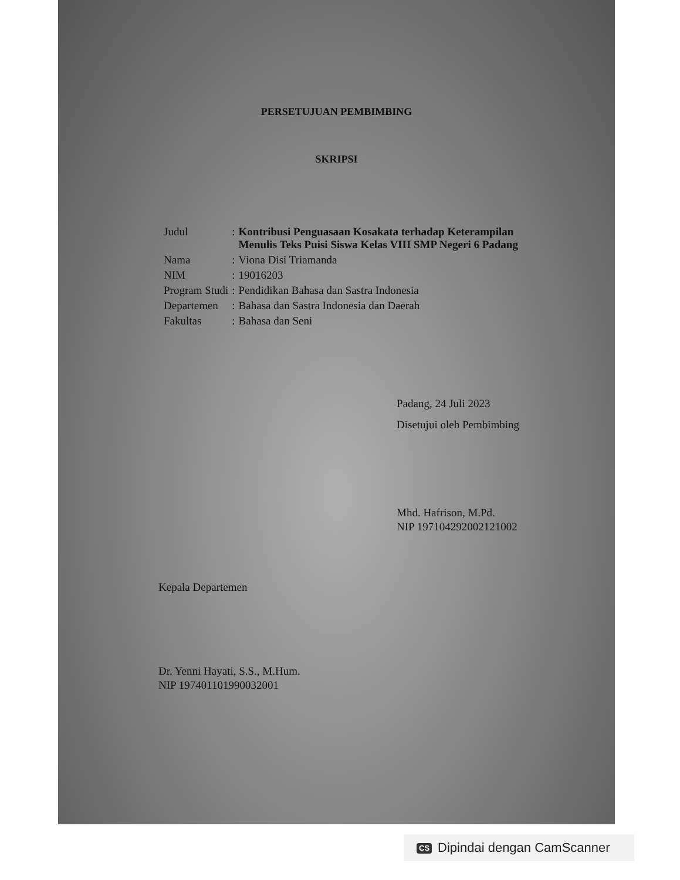PERSETUJUAN PEMBIMBING
SKRIPSI
| Judul | : | Kontribusi Penguasaan Kosakata terhadap Keterampilan Menulis Teks Puisi Siswa Kelas VIII SMP Negeri 6 Padang |
| Nama | : | Viona Disi Triamanda |
| NIM | : | 19016203 |
| Program Studi | : | Pendidikan Bahasa dan Sastra Indonesia |
| Departemen | : | Bahasa dan Sastra Indonesia dan Daerah |
| Fakultas | : | Bahasa dan Seni |
Padang, 24 Juli 2023
Disetujui oleh Pembimbing
Mhd. Hafrison, M.Pd.
NIP 197104292002121002
Kepala Departemen
Dr. Yenni Hayati, S.S., M.Hum.
NIP 197401101990032001
CS Dipindai dengan CamScanner